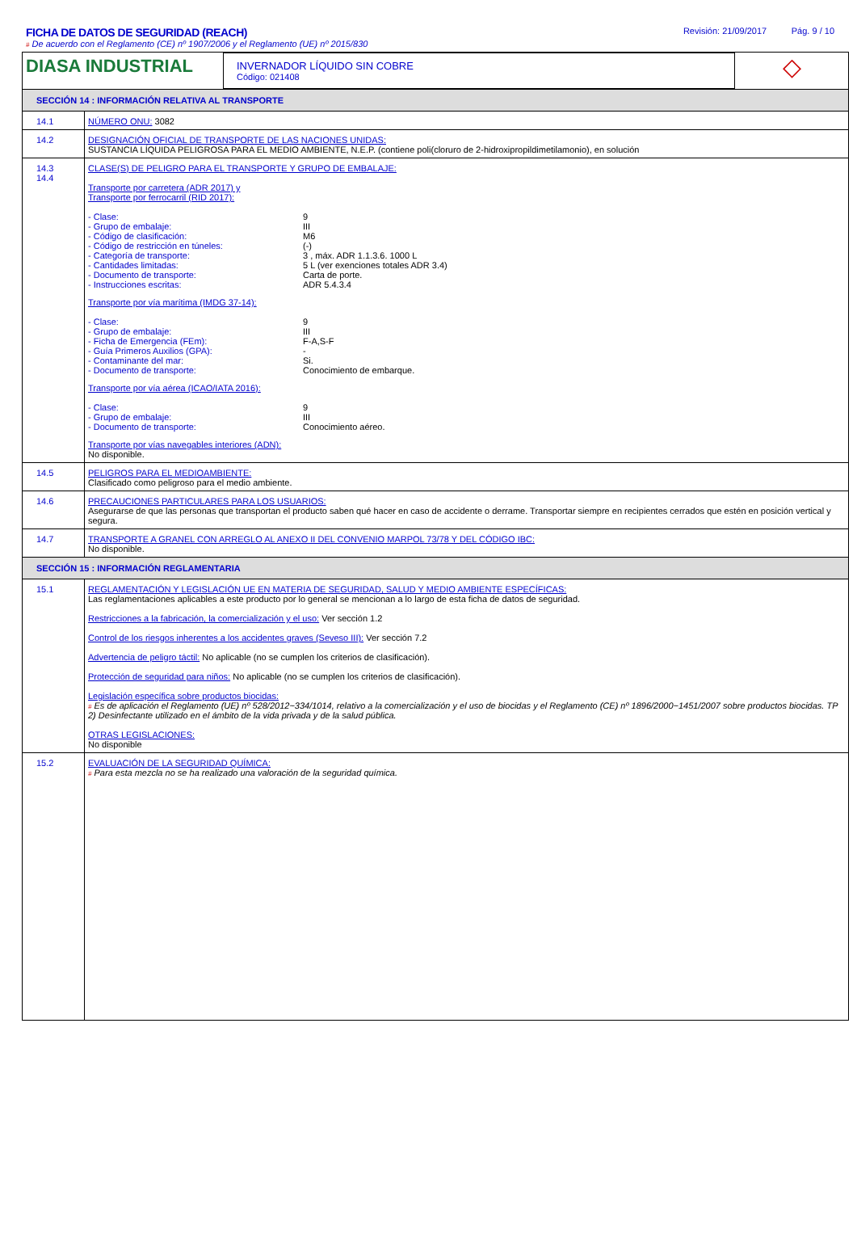FICHA DE DATOS DE SEGURIDAD (REACH)
# De acuerdo con el Reglamento (CE) nº 1907/2006 y el Reglamento (UE) nº 2015/830
Revisión: 21/09/2017 Pág. 9 / 10
DIASA INDUSTRIAL
INVERNADOR LÍQUIDO SIN COBRE
Código: 021408
◇
SECCIÓN 14 : INFORMACIÓN RELATIVA AL TRANSPORTE
| 14.1 | NÚMERO ONU: 3082 |
| 14.2 | DESIGNACIÓN OFICIAL DE TRANSPORTE DE LAS NACIONES UNIDAS: SUSTANCIA LÍQUIDA PELIGROSA PARA EL MEDIO AMBIENTE, N.E.P. (contiene poli(cloruro de 2-hidroxipropildimetilamonio), en solución |
| 14.3 14.4 | CLASE(S) DE PELIGRO PARA EL TRANSPORTE Y GRUPO DE EMBALAJE: Transporte por carretera (ADR 2017) y Transporte por ferrocarril (RID 2017): - Clase: 9 - Grupo de embalaje: III - Código de clasificación: M6 - Código de restricción en túneles: (-) - Categoría de transporte: 3 , máx. ADR 1.1.3.6. 1000 L - Cantidades limitadas: 5 L (ver exenciones totales ADR 3.4) - Documento de transporte: Carta de porte. - Instrucciones escritas: ADR 5.4.3.4 Transporte por vía marítima (IMDG 37-14): - Clase: 9 - Grupo de embalaje: III - Ficha de Emergencia (FEm): F-A,S-F - Guía Primeros Auxilios (GPA): - - Contaminante del mar: Si. - Documento de transporte: Conocimiento de embarque. Transporte por vía aérea (ICAO/IATA 2016): - Clase: 9 - Grupo de embalaje: III - Documento de transporte: Conocimiento aéreo. Transporte por vías navegables interiores (ADN): No disponible. |
| 14.5 | PELIGROS PARA EL MEDIOAMBIENTE: Clasificado como peligroso para el medio ambiente. |
| 14.6 | PRECAUCIONES PARTICULARES PARA LOS USUARIOS: Asegurarse de que las personas que transportan el producto saben qué hacer en caso de accidente o derrame. Transportar siempre en recipientes cerrados que estén en posición vertical y segura. |
| 14.7 | TRANSPORTE A GRANEL CON ARREGLO AL ANEXO II DEL CONVENIO MARPOL 73/78 Y DEL CÓDIGO IBC: No disponible. |
SECCIÓN 15 : INFORMACIÓN REGLAMENTARIA
| 15.1 | REGLAMENTACIÓN Y LEGISLACIÓN UE EN MATERIA DE SEGURIDAD, SALUD Y MEDIO AMBIENTE ESPECÍFICAS: Las reglamentaciones aplicables a este producto por lo general se mencionan a lo largo de esta ficha de datos de seguridad. Restricciones a la fabricación, la comercialización y el uso: Ver sección 1.2 Control de los riesgos inherentes a los accidentes graves (Seveso III): Ver sección 7.2 Advertencia de peligro táctil: No aplicable (no se cumplen los criterios de clasificación). Protección de seguridad para niños: No aplicable (no se cumplen los criterios de clasificación). Legislación específica sobre productos biocidas: # Es de aplicación el Reglamento (UE) nº 528/2012~334/1014, relativo a la comercialización y el uso de biocidas y el Reglamento (CE) nº 1896/2000~1451/2007 sobre productos biocidas. TP 2) Desinfectante utilizado en el ámbito de la vida privada y de la salud pública. OTRAS LEGISLACIONES: No disponible |
| 15.2 | EVALUACIÓN DE LA SEGURIDAD QUÍMICA: # Para esta mezcla no se ha realizado una valoración de la seguridad química. |